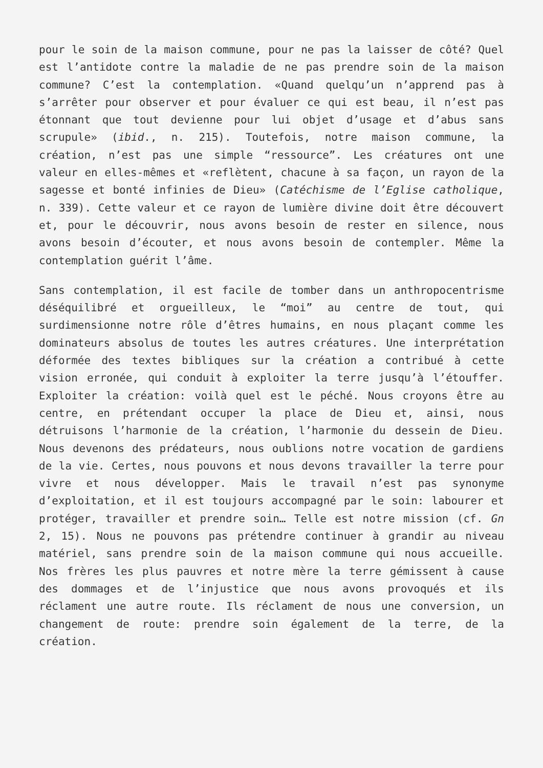pour le soin de la maison commune, pour ne pas la laisser de côté? Quel est l’antidote contre la maladie de ne pas prendre soin de la maison commune? C’est la contemplation. «Quand quelqu’un n’apprend pas à s’arrêter pour observer et pour évaluer ce qui est beau, il n’est pas étonnant que tout devienne pour lui objet d’usage et d’abus sans scrupule» (ibid., n. 215). Toutefois, notre maison commune, la création, n’est pas une simple “ressource”. Les créatures ont une valeur en elles-mêmes et «reflètent, chacune à sa façon, un rayon de la sagesse et bonté infinies de Dieu» (Catéchisme de l’Eglise catholique, n. 339). Cette valeur et ce rayon de lumière divine doit être découvert et, pour le découvrir, nous avons besoin de rester en silence, nous avons besoin d’écouter, et nous avons besoin de contempler. Même la contemplation guérit l’âme.
Sans contemplation, il est facile de tomber dans un anthropocentrisme déséquilibré et orgueilleux, le “moi” au centre de tout, qui surdimensionne notre rôle d’êtres humains, en nous plaçant comme les dominateurs absolus de toutes les autres créatures. Une interprétation déformée des textes bibliques sur la création a contribué à cette vision erronée, qui conduit à exploiter la terre jusqu’à l’étouffer. Exploiter la création: voilà quel est le péché. Nous croyons être au centre, en prétendant occuper la place de Dieu et, ainsi, nous détruisons l’harmonie de la création, l’harmonie du dessein de Dieu. Nous devenons des prédateurs, nous oublions notre vocation de gardiens de la vie. Certes, nous pouvons et nous devons travailler la terre pour vivre et nous développer. Mais le travail n’est pas synonyme d’exploitation, et il est toujours accompagné par le soin: labourer et protéger, travailler et prendre soin… Telle est notre mission (cf. Gn 2, 15). Nous ne pouvons pas prétendre continuer à grandir au niveau matériel, sans prendre soin de la maison commune qui nous accueille. Nos frères les plus pauvres et notre mère la terre gémissent à cause des dommages et de l’injustice que nous avons provoqués et ils réclament une autre route. Ils réclament de nous une conversion, un changement de route: prendre soin également de la terre, de la création.